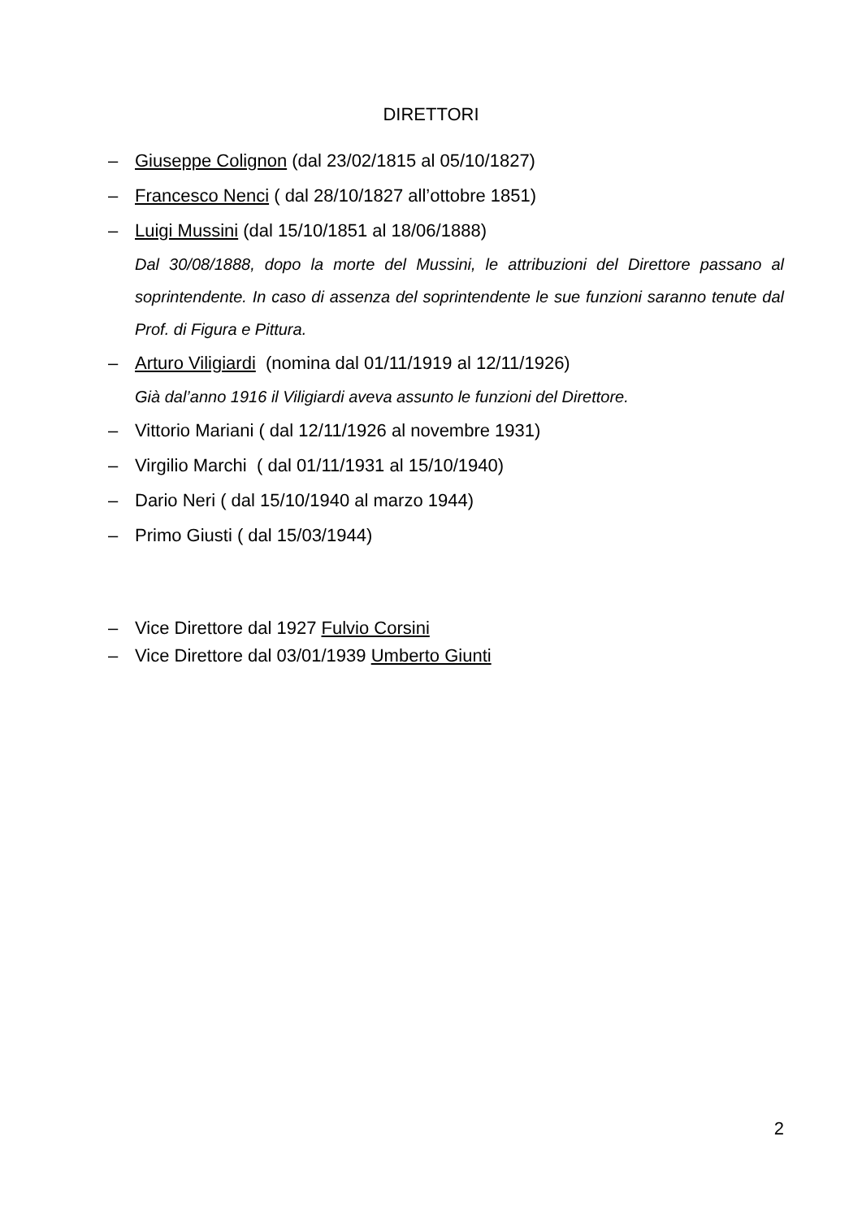DIRETTORI
– Giuseppe Colignon (dal 23/02/1815 al 05/10/1827)
– Francesco Nenci ( dal 28/10/1827 all’ottobre 1851)
– Luigi Mussini (dal 15/10/1851 al 18/06/1888)
Dal 30/08/1888, dopo la morte del Mussini, le attribuzioni del Direttore passano al soprintendente. In caso di assenza del soprintendente le sue funzioni saranno tenute dal Prof. di Figura e Pittura.
– Arturo Viligiardi (nomina dal 01/11/1919 al 12/11/1926)
Già dal’anno 1916 il Viligiardi aveva assunto le funzioni del Direttore.
– Vittorio Mariani ( dal 12/11/1926 al novembre 1931)
– Virgilio Marchi ( dal 01/11/1931 al 15/10/1940)
– Dario Neri ( dal 15/10/1940 al marzo 1944)
– Primo Giusti ( dal 15/03/1944)
– Vice Direttore dal 1927 Fulvio Corsini
– Vice Direttore dal 03/01/1939 Umberto Giunti
2